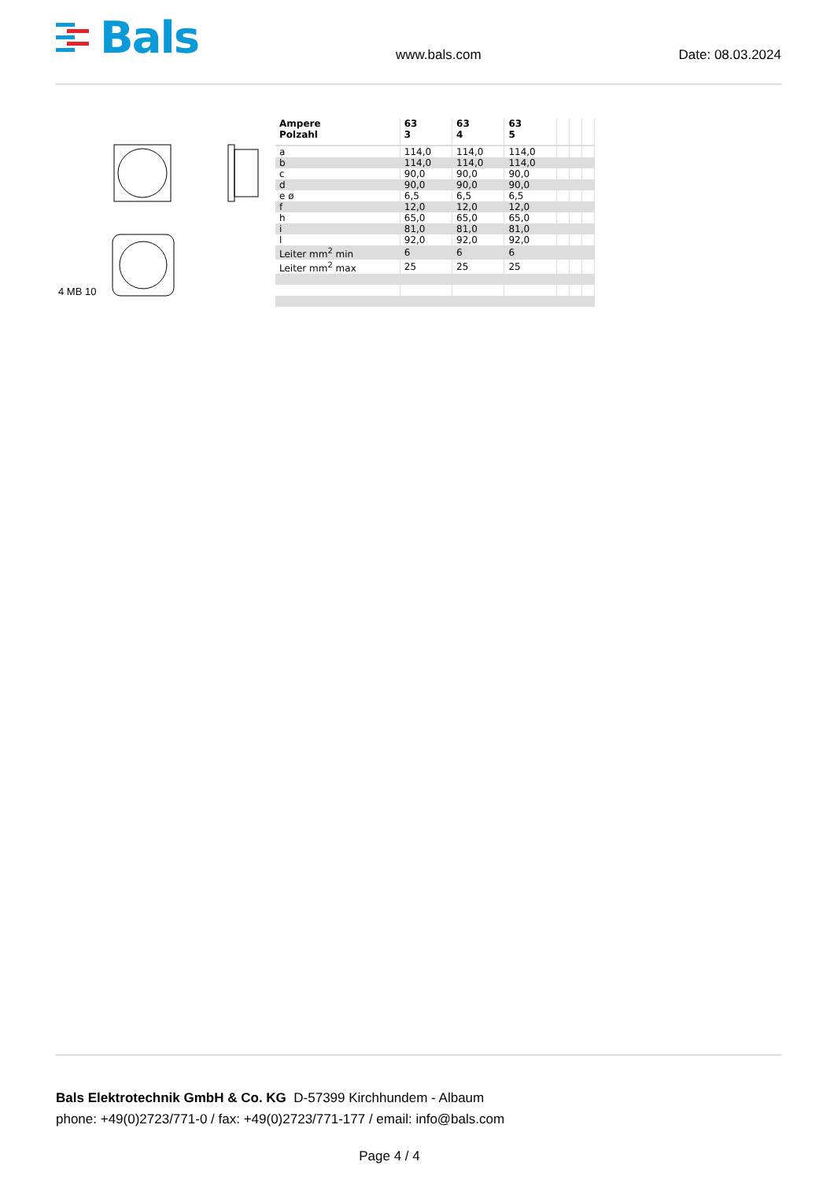Bals
www.bals.com Date: 08.03.2024
4 MB 10
| Ampere Polzahl | 63 3 | 63 4 | 63 5 | | | |
| --- | --- | --- | --- | --- | --- | --- |
| a | 114,0 | 114,0 | 114,0 | | | |
| b | 114,0 | 114,0 | 114,0 | | | |
| c | 90,0 | 90,0 | 90,0 | | | |
| d | 90,0 | 90,0 | 90,0 | | | |
| e ø | 6,5 | 6,5 | 6,5 | | | |
| f | 12,0 | 12,0 | 12,0 | | | |
| h | 65,0 | 65,0 | 65,0 | | | |
| i | 81,0 | 81,0 | 81,0 | | | |
| l | 92,0 | 92,0 | 92,0 | | | |
| Leiter mm<sup>2</sup> min | 6 | 6 | 6 | | | |
| Leiter mm<sup>2</sup> max | 25 | 25 | 25 | | | |
Bals Elektrotechnik GmbH & Co. KG D-57399 Kirchhundem - Albaum
phone: +49(0)2723/771-0 / fax: +49(0)2723/771-177 / email: info@bals.com
Page 4 / 4